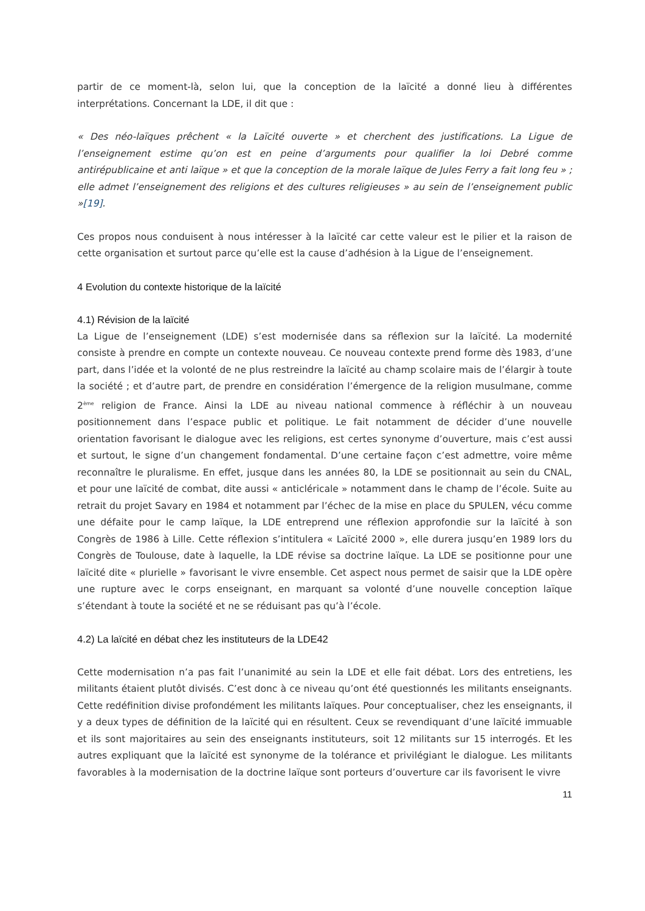partir de ce moment-là, selon lui, que la conception de la laïcité a donné lieu à différentes interprétations. Concernant la LDE, il dit que :
« Des néo-laïques prêchent « la Laïcité ouverte » et cherchent des justifications. La Ligue de l’enseignement estime qu’on est en peine d’arguments pour qualifier la loi Debré comme antirépublicaine et anti laïque » et que la conception de la morale laïque de Jules Ferry a fait long feu » ; elle admet l’enseignement des religions et des cultures religieuses » au sein de l’enseignement public »[19].
Ces propos nous conduisent à nous intéresser à la laïcité car cette valeur est le pilier et la raison de cette organisation et surtout parce qu’elle est la cause d’adhésion à la Ligue de l’enseignement.
4 Evolution du contexte historique de la laïcité
4.1) Révision de la laïcité
La Ligue de l’enseignement (LDE) s’est modernisée dans sa réflexion sur la laïcité. La modernité consiste à prendre en compte un contexte nouveau. Ce nouveau contexte prend forme dès 1983, d’une part, dans l’idée et la volonté de ne plus restreindre la laïcité au champ scolaire mais de l’élargir à toute la société ; et d’autre part, de prendre en considération l’émergence de la religion musulmane, comme 2<sup>ème</sup> religion de France. Ainsi la LDE au niveau national commence à réfléchir à un nouveau positionnement dans l’espace public et politique. Le fait notamment de décider d’une nouvelle orientation favorisant le dialogue avec les religions, est certes synonyme d’ouverture, mais c’est aussi et surtout, le signe d’un changement fondamental. D’une certaine façon c’est admettre, voire même reconnaître le pluralisme. En effet, jusque dans les années 80, la LDE se positionnait au sein du CNAL, et pour une laïcité de combat, dite aussi « anticléricale » notamment dans le champ de l’école. Suite au retrait du projet Savary en 1984 et notamment par l’échec de la mise en place du SPULEN, vécu comme une défaite pour le camp laïque, la LDE entreprend une réflexion approfondie sur la laïcité à son Congrès de 1986 à Lille. Cette réflexion s’intitulera « Laïcité 2000 », elle durera jusqu’en 1989 lors du Congrès de Toulouse, date à laquelle, la LDE révise sa doctrine laïque. La LDE se positionne pour une laïcité dite « plurielle » favorisant le vivre ensemble. Cet aspect nous permet de saisir que la LDE opère une rupture avec le corps enseignant, en marquant sa volonté d’une nouvelle conception laïque s’étendant à toute la société et ne se réduisant pas qu’à l’école.
4.2) La laïcité en débat chez les instituteurs de la LDE42
Cette modernisation n’a pas fait l’unanimité au sein la LDE et elle fait débat. Lors des entretiens, les militants étaient plutôt divisés. C’est donc à ce niveau qu’ont été questionnés les militants enseignants. Cette redéfinition divise profondément les militants laïques. Pour conceptualiser, chez les enseignants, il y a deux types de définition de la laïcité qui en résultent. Ceux se revendiquant d’une laïcité immuable et ils sont majoritaires au sein des enseignants instituteurs, soit 12 militants sur 15 interrogés. Et les autres expliquant que la laïcité est synonyme de la tolérance et privilégiant le dialogue. Les militants favorables à la modernisation de la doctrine laïque sont porteurs d’ouverture car ils favorisent le vivre
11